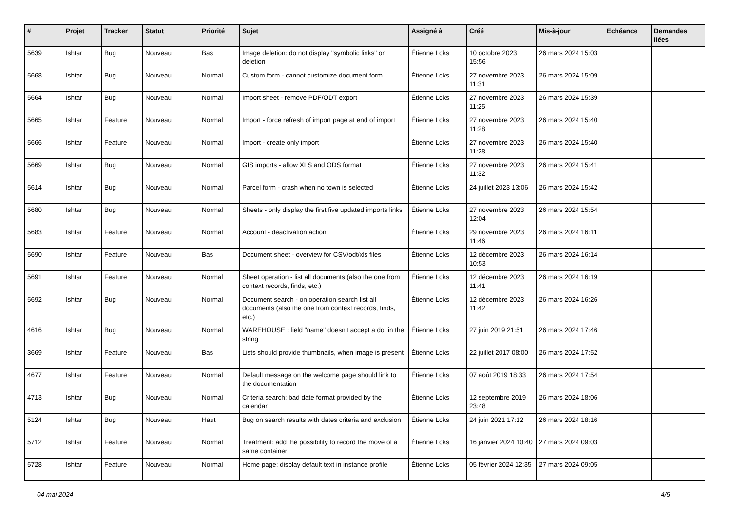| # | Projet | Tracker | Statut | Priorité | Sujet | Assigné à | Créé | Mis-à-jour | Echéance | Demandes liées |
| --- | --- | --- | --- | --- | --- | --- | --- | --- | --- | --- |
| 5639 | Ishtar | Bug | Nouveau | Bas | Image deletion: do not display "symbolic links" on deletion | Étienne Loks | 10 octobre 2023 15:56 | 26 mars 2024 15:03 | | |
| 5668 | Ishtar | Bug | Nouveau | Normal | Custom form - cannot customize document form | Étienne Loks | 27 novembre 2023 11:31 | 26 mars 2024 15:09 | | |
| 5664 | Ishtar | Bug | Nouveau | Normal | Import sheet - remove PDF/ODT export | Étienne Loks | 27 novembre 2023 11:25 | 26 mars 2024 15:39 | | |
| 5665 | Ishtar | Feature | Nouveau | Normal | Import - force refresh of import page at end of import | Étienne Loks | 27 novembre 2023 11:28 | 26 mars 2024 15:40 | | |
| 5666 | Ishtar | Feature | Nouveau | Normal | Import - create only import | Étienne Loks | 27 novembre 2023 11:28 | 26 mars 2024 15:40 | | |
| 5669 | Ishtar | Bug | Nouveau | Normal | GIS imports - allow XLS and ODS format | Étienne Loks | 27 novembre 2023 11:32 | 26 mars 2024 15:41 | | |
| 5614 | Ishtar | Bug | Nouveau | Normal | Parcel form - crash when no town is selected | Étienne Loks | 24 juillet 2023 13:06 | 26 mars 2024 15:42 | | |
| 5680 | Ishtar | Bug | Nouveau | Normal | Sheets - only display the first five updated imports links | Étienne Loks | 27 novembre 2023 12:04 | 26 mars 2024 15:54 | | |
| 5683 | Ishtar | Feature | Nouveau | Normal | Account - deactivation action | Étienne Loks | 29 novembre 2023 11:46 | 26 mars 2024 16:11 | | |
| 5690 | Ishtar | Feature | Nouveau | Bas | Document sheet - overview for CSV/odt/xls files | Étienne Loks | 12 décembre 2023 10:53 | 26 mars 2024 16:14 | | |
| 5691 | Ishtar | Feature | Nouveau | Normal | Sheet operation - list all documents (also the one from context records, finds, etc.) | Étienne Loks | 12 décembre 2023 11:41 | 26 mars 2024 16:19 | | |
| 5692 | Ishtar | Bug | Nouveau | Normal | Document search - on operation search list all documents (also the one from context records, finds, etc.) | Étienne Loks | 12 décembre 2023 11:42 | 26 mars 2024 16:26 | | |
| 4616 | Ishtar | Bug | Nouveau | Normal | WAREHOUSE : field "name" doesn't accept a dot in the string | Étienne Loks | 27 juin 2019 21:51 | 26 mars 2024 17:46 | | |
| 3669 | Ishtar | Feature | Nouveau | Bas | Lists should provide thumbnails, when image is present | Étienne Loks | 22 juillet 2017 08:00 | 26 mars 2024 17:52 | | |
| 4677 | Ishtar | Feature | Nouveau | Normal | Default message on the welcome page should link to the documentation | Étienne Loks | 07 août 2019 18:33 | 26 mars 2024 17:54 | | |
| 4713 | Ishtar | Bug | Nouveau | Normal | Criteria search: bad date format provided by the calendar | Étienne Loks | 12 septembre 2019 23:48 | 26 mars 2024 18:06 | | |
| 5124 | Ishtar | Bug | Nouveau | Haut | Bug on search results with dates criteria and exclusion | Étienne Loks | 24 juin 2021 17:12 | 26 mars 2024 18:16 | | |
| 5712 | Ishtar | Feature | Nouveau | Normal | Treatment: add the possibility to record the move of a same container | Étienne Loks | 16 janvier 2024 10:40 | 27 mars 2024 09:03 | | |
| 5728 | Ishtar | Feature | Nouveau | Normal | Home page: display default text in instance profile | Étienne Loks | 05 février 2024 12:35 | 27 mars 2024 09:05 | | |
04 mai 2024 4/5